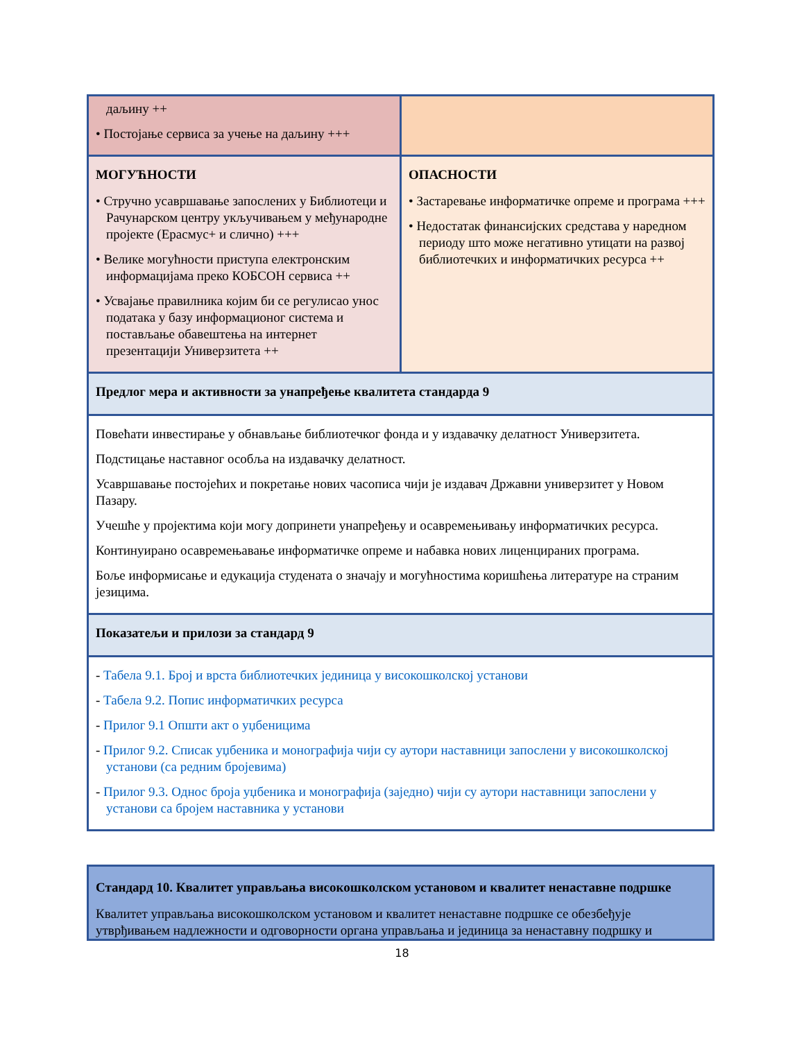| даљину ++ • Постојање сервиса за учење на даљину +++ | |
| МОГУЋНОСТИ • Стручно усавршавање запослених у Библиотеци и Рачунарском центру укључивањем у међународне пројекте (Ерасмус+ и слично) +++ • Велике могућности приступа електронским информацијама преко КОБСОН сервиса ++ • Усвајање правилника којим би се регулисао унос података у базу информационог система и постављање обавештења на интернет презентацији Универзитета ++ | ОПАСНОСТИ • Застаревање информатичке опреме и програма +++ • Недостатак финансијских средстава у наредном периоду што може негативно утицати на развој библиотечких и информатичких ресурса ++ |
| Предлог мера и активности за унапређење квалитета стандарда 9 | |
| Повећати инвестирање у обнављање библиотечког фонда и у издавачку делатност Универзитета. Подстицање наставног особља на издавачку делатност. Усавршавање постојећих и покретање нових часописа чији је издавач Државни универзитет у Новом Пазару. Учешће у пројектима који могу допринети унапређењу и осавремењивању информатичких ресурса. Континуирано осавремењавање информатичке опреме и набавка нових лиценцираних програма. Боље информисање и едукација студената о значају и могућностима коришћења литературе на страним језицима. | |
| Показатељи и прилози за стандард 9 | |
| - Табела 9.1. Број и врста библиотечких јединица у високошколској установи - Табела 9.2. Попис информатичких ресурса - Прилог 9.1 Општи акт о уџбеницима - Прилог 9.2. Списак уџбеника и монографија чији су аутори наставници запослени у високошколској установи (са редним бројевима) - Прилог 9.3. Однос броја уџбеника и монографија (заједно) чији су аутори наставници запослени у установи са бројем наставника у установи | |
| Стандард 10. Квалитет управљања високошколском установом и квалитет ненаставне подршке Квалитет управљања високошколском установом и квалитет ненаставне подршке се обезбеђује утврђивањем надлежности и одговорности органа управљања и јединица за ненаставну подршку и |
18